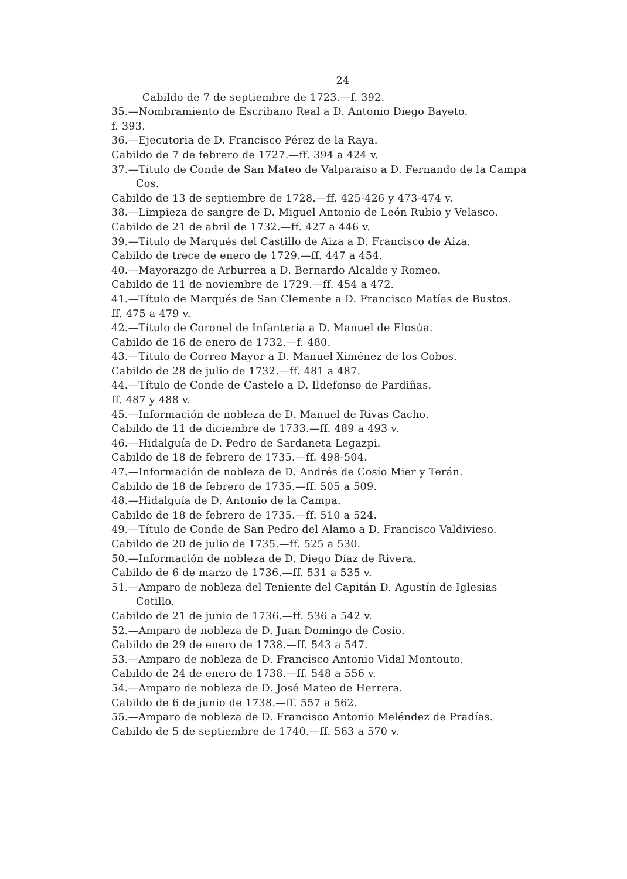24
Cabildo de 7 de septiembre de 1723.—f. 392.
35.—Nombramiento de Escribano Real a D. Antonio Diego Bayeto.
f. 393.
36.—Ejecutoria de D. Francisco Pérez de la Raya.
Cabildo de 7 de febrero de 1727.—ff. 394 a 424 v.
37.—Título de Conde de San Mateo de Valparaíso a D. Fernando de la Campa Cos.
Cabildo de 13 de septiembre de 1728.—ff. 425-426 y 473-474 v.
38.—Limpieza de sangre de D. Miguel Antonio de León Rubio y Velasco.
Cabildo de 21 de abril de 1732.—ff. 427 a 446 v.
39.—Título de Marqués del Castillo de Aiza a D. Francisco de Aiza.
Cabildo de trece de enero de 1729.—ff. 447 a 454.
40.—Mayorazgo de Arburrea a D. Bernardo Alcalde y Romeo.
Cabildo de 11 de noviembre de 1729.—ff. 454 a 472.
41.—Título de Marqués de San Clemente a D. Francisco Matías de Bustos.
ff. 475 a 479 v.
42.—Título de Coronel de Infantería a D. Manuel de Elosúa.
Cabildo de 16 de enero de 1732.—f. 480.
43.—Título de Correo Mayor a D. Manuel Ximénez de los Cobos.
Cabildo de 28 de julio de 1732.—ff. 481 a 487.
44.—Título de Conde de Castelo a D. Ildefonso de Pardiñas.
ff. 487 y 488 v.
45.—Información de nobleza de D. Manuel de Rivas Cacho.
Cabildo de 11 de diciembre de 1733.—ff. 489 a 493 v.
46.—Hidalguía de D. Pedro de Sardaneta Legazpi.
Cabildo de 18 de febrero de 1735.—ff. 498-504.
47.—Información de nobleza de D. Andrés de Cosío Mier y Terán.
Cabildo de 18 de febrero de 1735.—ff. 505 a 509.
48.—Hidalguía de D. Antonio de la Campa.
Cabildo de 18 de febrero de 1735.—ff. 510 a 524.
49.—Título de Conde de San Pedro del Alamo a D. Francisco Valdivieso.
Cabildo de 20 de julio de 1735.—ff. 525 a 530.
50.—Información de nobleza de D. Diego Díaz de Rivera.
Cabildo de 6 de marzo de 1736.—ff. 531 a 535 v.
51.—Amparo de nobleza del Teniente del Capitán D. Agustín de Iglesias Cotillo.
Cabildo de 21 de junio de 1736.—ff. 536 a 542 v.
52.—Amparo de nobleza de D. Juan Domingo de Cosío.
Cabildo de 29 de enero de 1738.—ff. 543 a 547.
53.—Amparo de nobleza de D. Francisco Antonio Vidal Montouto.
Cabildo de 24 de enero de 1738.—ff. 548 a 556 v.
54.—Amparo de nobleza de D. José Mateo de Herrera.
Cabildo de 6 de junio de 1738.—ff. 557 a 562.
55.—Amparo de nobleza de D. Francisco Antonio Meléndez de Pradías.
Cabildo de 5 de septiembre de 1740.—ff. 563 a 570 v.